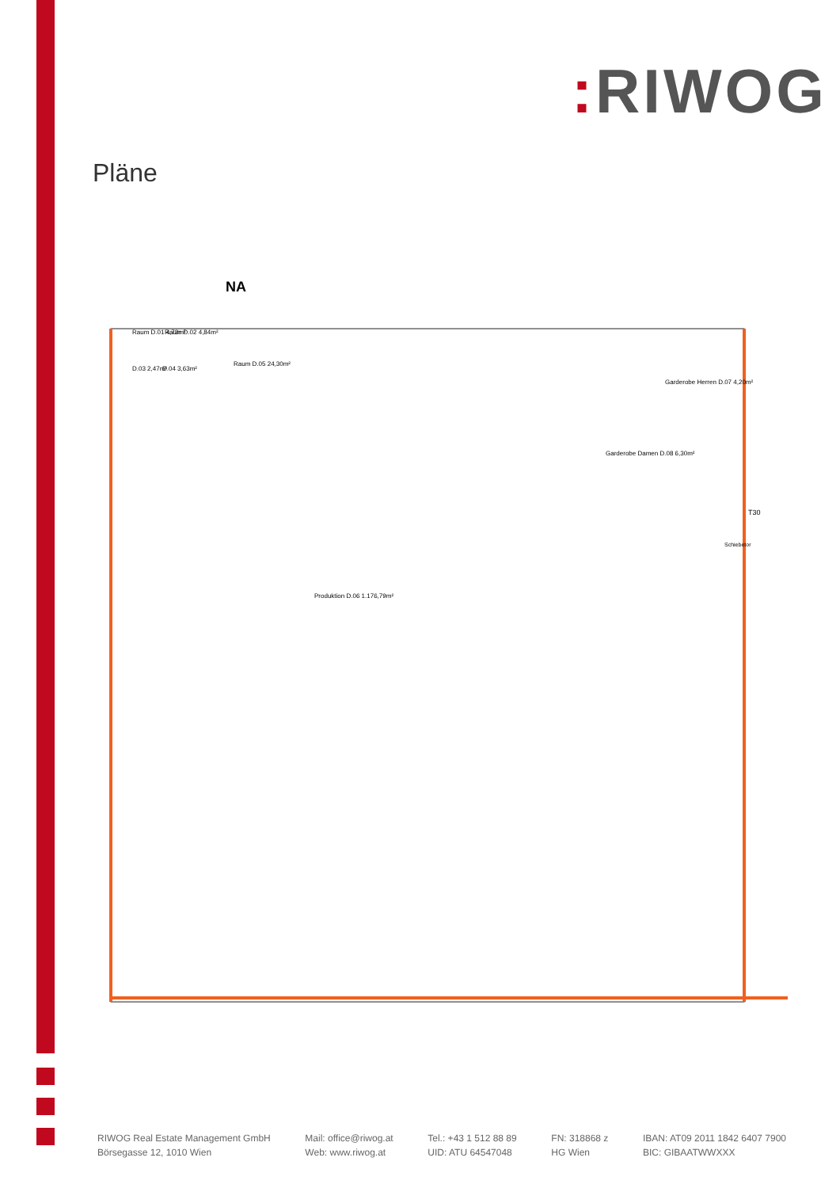: RIWOG
Pläne
NA
Raum D.01 4,73m²
Raum D.02 4,84m²
D.03 2,47m²
D.04 3,63m²
Raum D.05 24,30m²
Garderobe Herren D.07 4,20m²
Garderobe Damen D.08 6,30m²
Produktion D.06 1.176,79m²
T30
Schiebetor
RIWOG Real Estate Management GmbH
Börsegasse 12, 1010 Wien
Mail: office@riwog.at
Web: www.riwog.at
Tel.: +43 1 512 88 89
UID: ATU 64547048
FN: 318868 z
HG Wien
IBAN: AT09 2011 1842 6407 7900
BIC: GIBAATWWXXX